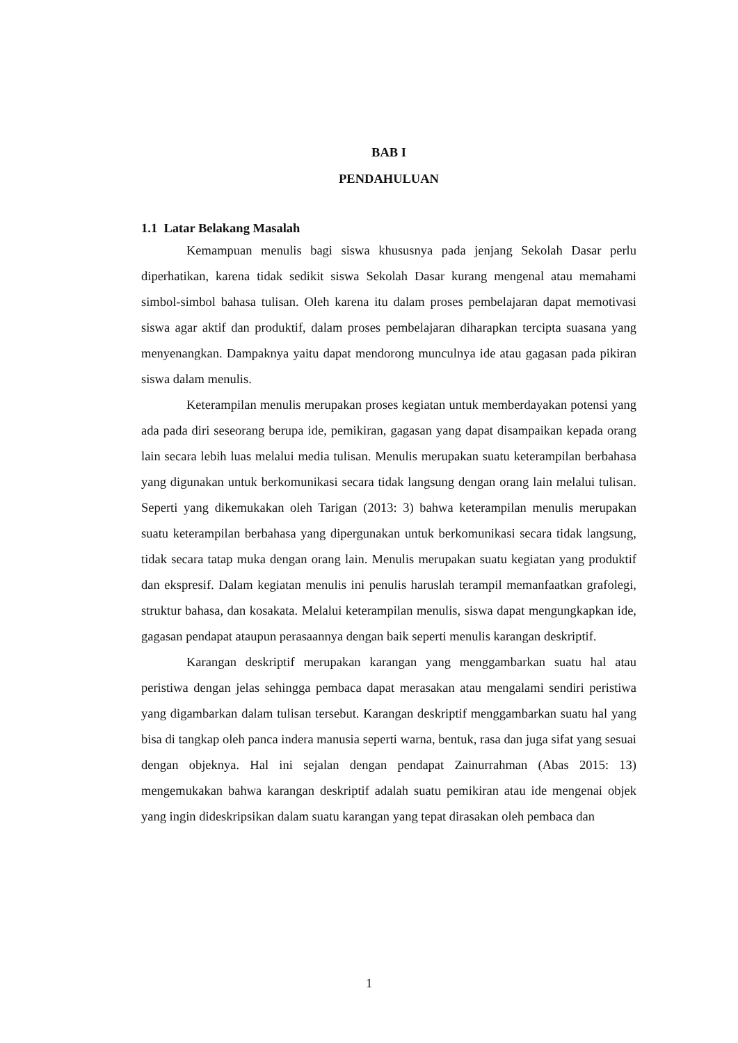BAB I
PENDAHULUAN
1.1 Latar Belakang Masalah
Kemampuan menulis bagi siswa khususnya pada jenjang Sekolah Dasar perlu diperhatikan, karena tidak sedikit siswa Sekolah Dasar kurang mengenal atau memahami simbol-simbol bahasa tulisan. Oleh karena itu dalam proses pembelajaran dapat memotivasi siswa agar aktif dan produktif, dalam proses pembelajaran diharapkan tercipta suasana yang menyenangkan. Dampaknya yaitu dapat mendorong munculnya ide atau gagasan pada pikiran siswa dalam menulis.
Keterampilan menulis merupakan proses kegiatan untuk memberdayakan potensi yang ada pada diri seseorang berupa ide, pemikiran, gagasan yang dapat disampaikan kepada orang lain secara lebih luas melalui media tulisan. Menulis merupakan suatu keterampilan berbahasa yang digunakan untuk berkomunikasi secara tidak langsung dengan orang lain melalui tulisan. Seperti yang dikemukakan oleh Tarigan (2013: 3) bahwa keterampilan menulis merupakan suatu keterampilan berbahasa yang dipergunakan untuk berkomunikasi secara tidak langsung, tidak secara tatap muka dengan orang lain. Menulis merupakan suatu kegiatan yang produktif dan ekspresif. Dalam kegiatan menulis ini penulis haruslah terampil memanfaatkan grafolegi, struktur bahasa, dan kosakata. Melalui keterampilan menulis, siswa dapat mengungkapkan ide, gagasan pendapat ataupun perasaannya dengan baik seperti menulis karangan deskriptif.
Karangan deskriptif merupakan karangan yang menggambarkan suatu hal atau peristiwa dengan jelas sehingga pembaca dapat merasakan atau mengalami sendiri peristiwa yang digambarkan dalam tulisan tersebut. Karangan deskriptif menggambarkan suatu hal yang bisa di tangkap oleh panca indera manusia seperti warna, bentuk, rasa dan juga sifat yang sesuai dengan objeknya. Hal ini sejalan dengan pendapat Zainurrahman (Abas 2015: 13) mengemukakan bahwa karangan deskriptif adalah suatu pemikiran atau ide mengenai objek yang ingin dideskripsikan dalam suatu karangan yang tepat dirasakan oleh pembaca dan
1